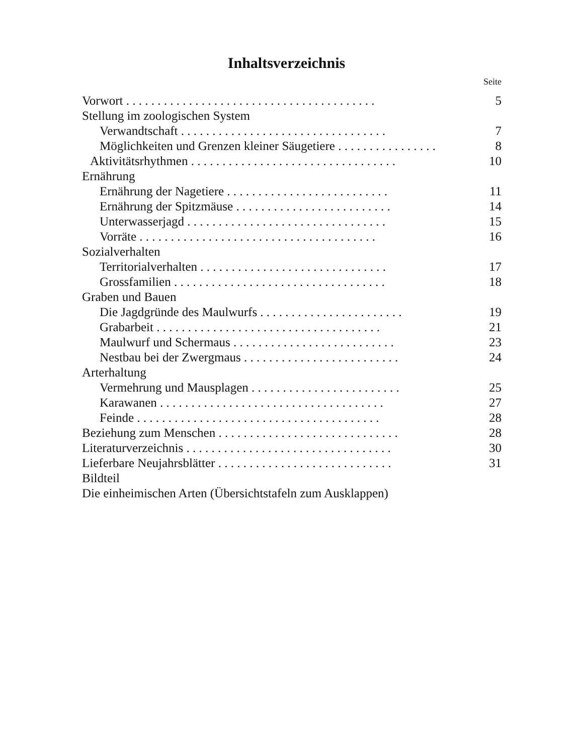Inhaltsverzeichnis
Seite
Vorwort . . . . . . . . . . . . . . . . . . . . . . . . . . . . . . . . . . . . . . . . 5
Stellung im zoologischen System
Verwandtschaft . . . . . . . . . . . . . . . . . . . . . . . . . . . . . . . . . 7
Möglichkeiten und Grenzen kleiner Säugetiere . . . . . . . . . . . . . . . . 8
Aktivitätsrhythmen . . . . . . . . . . . . . . . . . . . . . . . . . . . . . . . . . 10
Ernährung
Ernährung der Nagetiere . . . . . . . . . . . . . . . . . . . . . . . . . . 11
Ernährung der Spitzmäuse . . . . . . . . . . . . . . . . . . . . . . . . . 14
Unterwasserjagd . . . . . . . . . . . . . . . . . . . . . . . . . . . . . . . . 15
Vorräte . . . . . . . . . . . . . . . . . . . . . . . . . . . . . . . . . . . . . . 16
Sozialverhalten
Territorialverhalten . . . . . . . . . . . . . . . . . . . . . . . . . . . . . . 17
Grossfamilien . . . . . . . . . . . . . . . . . . . . . . . . . . . . . . . . . . 18
Graben und Bauen
Die Jagdgründe des Maulwurfs . . . . . . . . . . . . . . . . . . . . . . . 19
Grabarbeit . . . . . . . . . . . . . . . . . . . . . . . . . . . . . . . . . . . . 21
Maulwurf und Schermaus . . . . . . . . . . . . . . . . . . . . . . . . . . 23
Nestbau bei der Zwergmaus . . . . . . . . . . . . . . . . . . . . . . . . . 24
Arterhaltung
Vermehrung und Mausplagen . . . . . . . . . . . . . . . . . . . . . . . . 25
Karawanen . . . . . . . . . . . . . . . . . . . . . . . . . . . . . . . . . . . . 27
Feinde . . . . . . . . . . . . . . . . . . . . . . . . . . . . . . . . . . . . . . . 28
Beziehung zum Menschen . . . . . . . . . . . . . . . . . . . . . . . . . . . . . 28
Literaturverzeichnis . . . . . . . . . . . . . . . . . . . . . . . . . . . . . . . . . 30
Lieferbare Neujahrsblätter . . . . . . . . . . . . . . . . . . . . . . . . . . . . 31
Bildteil
Die einheimischen Arten (Übersichtstafeln zum Ausklappen)